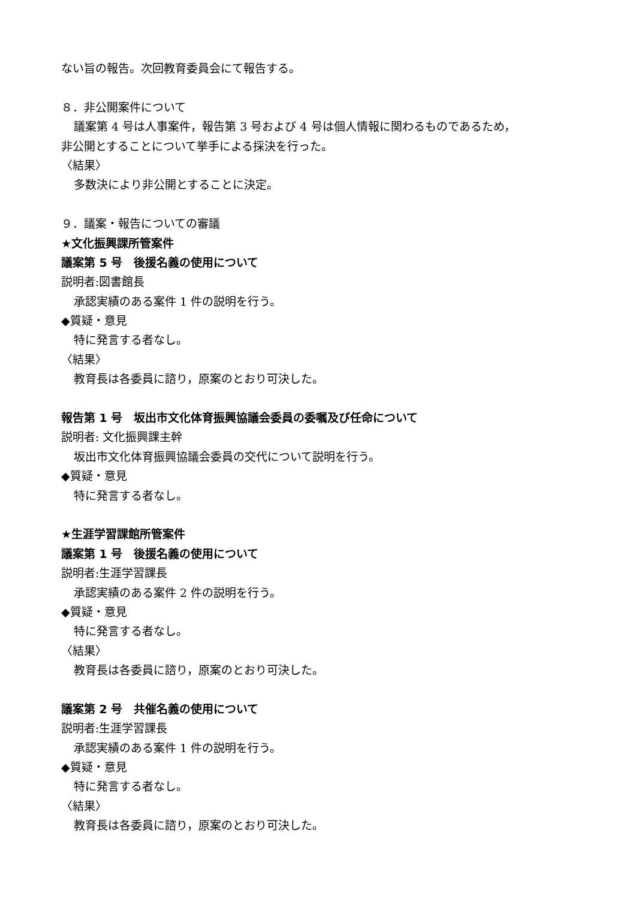ない旨の報告。次回教育委員会にて報告する。
８．非公開案件について
議案第 4 号は人事案件，報告第 3 号および 4 号は個人情報に関わるものであるため，
非公開とすることについて挙手による採決を行った。
〈結果〉
多数決により非公開とすることに決定。
９．議案・報告についての審議
★文化振興課所管案件
議案第 5 号　後援名義の使用について
説明者:図書館長
承認実績のある案件 1 件の説明を行う。
◆質疑・意見
特に発言する者なし。
〈結果〉
教育長は各委員に諮り，原案のとおり可決した。
報告第 1 号　坂出市文化体育振興協議会委員の委嘱及び任命について
説明者: 文化振興課主幹
坂出市文化体育振興協議会委員の交代について説明を行う。
◆質疑・意見
特に発言する者なし。
★生涯学習課館所管案件
議案第 1 号　後援名義の使用について
説明者:生涯学習課長
承認実績のある案件 2 件の説明を行う。
◆質疑・意見
特に発言する者なし。
〈結果〉
教育長は各委員に諮り，原案のとおり可決した。
議案第 2 号　共催名義の使用について
説明者:生涯学習課長
承認実績のある案件 1 件の説明を行う。
◆質疑・意見
特に発言する者なし。
〈結果〉
教育長は各委員に諮り，原案のとおり可決した。